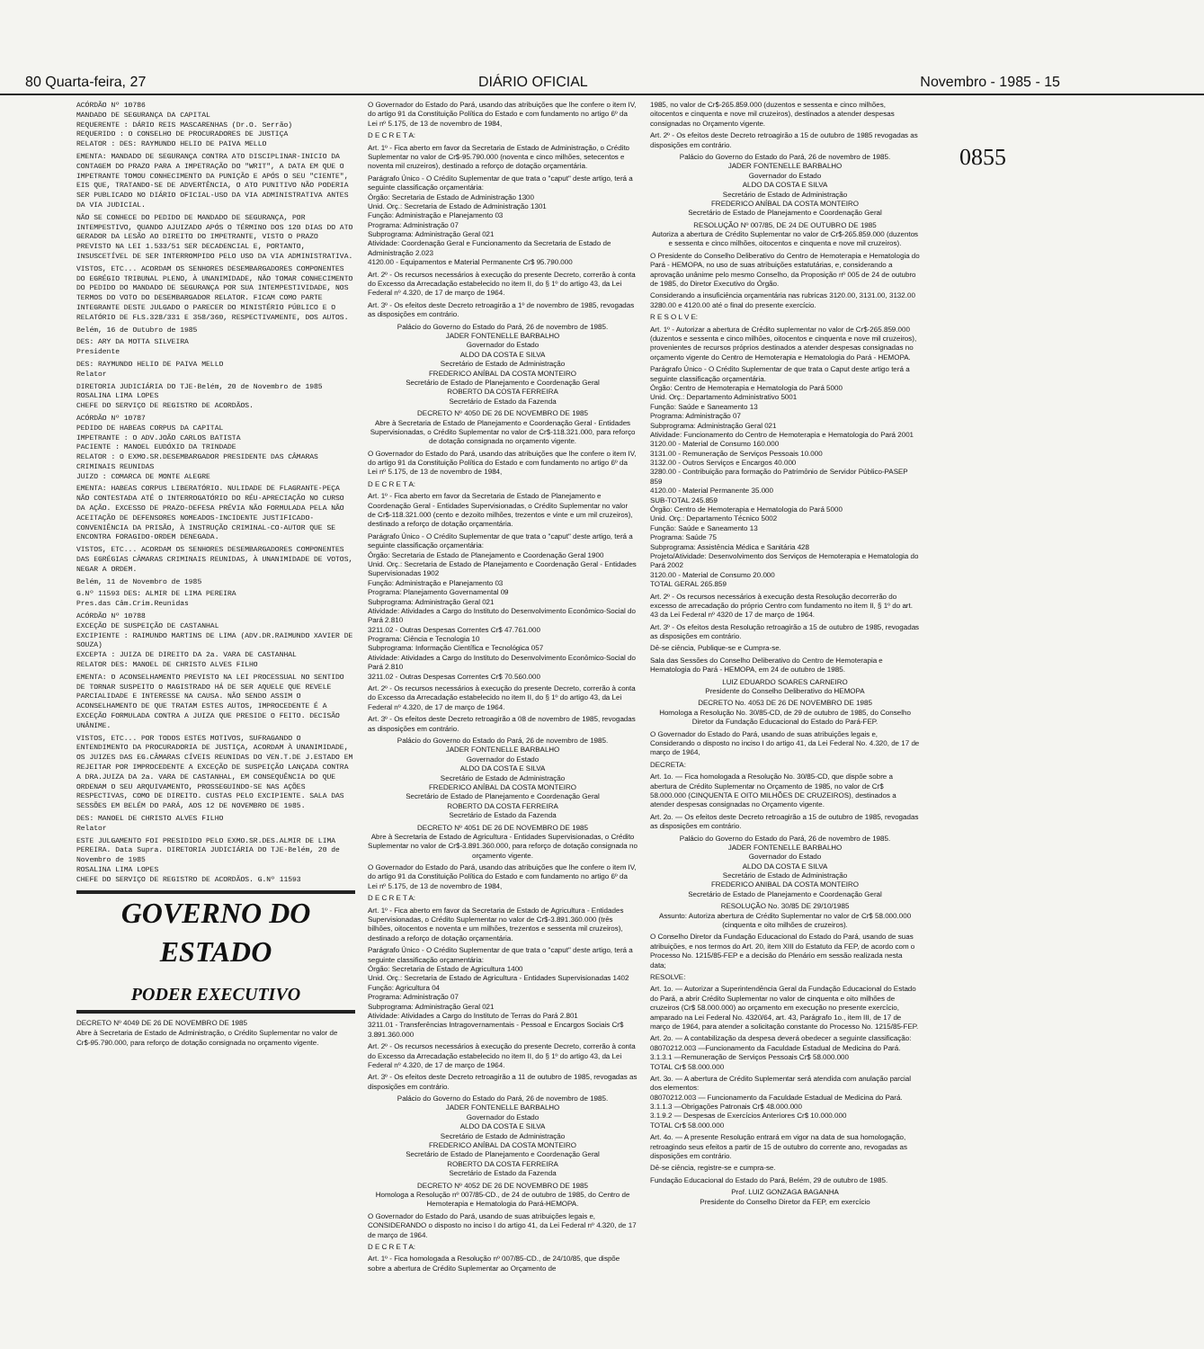80 Quarta-feira, 27 DIÁRIO OFICIAL Novembro - 1985 - 15
0855
ACÓRDÃO Nº 10786
MANDADO DE SEGURANÇA DA CAPITAL
REQUERENTE : DÁRIO REIS MASCARENHAS (Dr.O. Serrão)
REQUERIDO : O CONSELHO DE PROCURADORES DE JUSTIÇA
RELATOR : DES: RAYMUNDO HELIO DE PAIVA MELLO
EMENTA: MANDADO DE SEGURANÇA CONTRA ATO DISCIPLINAR-INICIO DA CONTAGEM DO PRAZO PARA A IMPETRAÇÃO DO "WRIT", A DATA EM QUE O IMPETRANTE TOMOU CONHECIMENTO DA PUNIÇÃO E APÓS O SEU "CIENTE", EIS QUE, TRATANDO-SE DE ADVERTÊNCIA, O ATO PUNITIVO NÃO PODERIA SER PUBLICADO NO DIÁRIO OFICIAL-USO DA VIA ADMINISTRATIVA ANTES DA VIA JUDICIAL.
NÃO SE CONHECE DO PEDIDO DE MANDADO DE SEGURANÇA, POR INTEMPESTIVO, QUANDO AJUIZADO APÓS O TÉRMINO DOS 120 DIAS DO ATO GERADOR DA LESÃO AO DIREITO DO IMPETRANTE, VISTO O PRAZO PREVISTO NA LEI 1.533/51 SER DECADENCIAL E, PORTANTO, INSUSCETÍVEL DE SER INTERROMPIDO PELO USO DA VIA ADMINISTRATIVA.
VISTOS, ETC... ACORDAM OS SENHORES DESEMBARGADORES COMPONENTES DO EGRÉGIO TRIBUNAL PLENO, À UNANIMIDADE, NÃO TOMAR CONHECIMENTO DO PEDIDO DO MANDADO DE SEGURANÇA POR SUA INTEMPESTIVIDADE, NOS TERMOS DO VOTO DO DESEMBARGADOR RELATOR. FICAM COMO PARTE INTEGRANTE DESTE JULGADO O PARECER DO MINISTÉRIO PÚBLICO E O RELATÓRIO DE FLS.328/331 E 358/360, RESPECTIVAMENTE, DOS AUTOS.
Belém, 16 de Outubro de 1985
DES: ARY DA MOTTA SILVEIRA
Presidente
DES: RAYMUNDO HELIO DE PAIVA MELLO
Relator
DIRETORIA JUDICIÁRIA DO TJE-Belém, 20 de Novembro de 1985
ROSALINA LIMA LOPES
CHEFE DO SERVIÇO DE REGISTRO DE ACORDÃOS.
ACÓRDÃO Nº 10787
PEDIDO DE HABEAS CORPUS DA CAPITAL
IMPETRANTE : O ADV.JOÃO CARLOS BATISTA
PACIENTE : MANOEL EUDÓXIO DA TRINDADE
RELATOR : O EXMO.SR.DESEMBARGADOR PRESIDENTE DAS CÂMARAS CRIMINAIS REUNIDAS
JUIZO : COMARCA DE MONTE ALEGRE
EMENTA: HABEAS CORPUS LIBERATÓRIO. NULIDADE DE FLAGRANTE-PEÇA NÃO CONTESTADA ATÉ O INTERROGATÓRIO DO RÉU-APRECIAÇÃO NO CURSO DA AÇÃO. EXCESSO DE PRAZO-DEFESA PRÉVIA NÃO FORMULADA PELA NÃO ACEITAÇÃO DE DEFENSORES NOMEADOS-INCIDENTE JUSTIFICADO-CONVENIÊNCIA DA PRISÃO, À INSTRUÇÃO CRIMINAL-CO-AUTOR QUE SE ENCONTRA FORAGIDO-ORDEM DENEGADA.
VISTOS, ETC... ACORDAM OS SENHORES DESEMBARGADORES COMPONENTES DAS EGRÉGIAS CÂMARAS CRIMINAIS REUNIDAS, À UNANIMIDADE DE VOTOS, NEGAR A ORDEM.
Belém, 11 de Novembro de 1985
G.Nº 11593 DES: ALMIR DE LIMA PEREIRA
Pres.das Câm.Crim.Reunidas
ACÓRDÃO Nº 10788
EXCEÇÃO DE SUSPEIÇÃO DE CASTANHAL
EXCIPIENTE : RAIMUNDO MARTINS DE LIMA (ADV.DR.RAIMUNDO XAVIER DE SOUZA)
EXCEPTA : JUIZA DE DIREITO DA 2a. VARA DE CASTANHAL
RELATOR DES: MANOEL DE CHRISTO ALVES FILHO
EMENTA: O ACONSELHAMENTO PREVISTO NA LEI PROCESSUAL NO SENTIDO DE TORNAR SUSPEITO O MAGISTRADO HÁ DE SER AQUELE QUE REVELE PARCIALIDADE E INTERESSE NA CAUSA. NÃO SENDO ASSIM O ACONSELHAMENTO DE QUE TRATAM ESTES AUTOS, IMPROCEDENTE É A EXCEÇÃO FORMULADA CONTRA A JUIZA QUE PRESIDE O FEITO. DECISÃO UNÂNIME.
VISTOS, ETC... POR TODOS ESTES MOTIVOS, SUFRAGANDO O ENTENDIMENTO DA PROCURADORIA DE JUSTIÇA, ACORDAM À UNANIMIDADE, OS JUIZES DAS EG.CÂMARAS CÍVEIS REUNIDAS DO VEN.T.DE J.ESTADO EM REJEITAR POR IMPROCEDENTE A EXCEÇÃO DE SUSPEIÇÃO LANÇADA CONTRA A DRA.JUIZA DA 2a. VARA DE CASTANHAL, EM CONSEQUÊNCIA DO QUE ORDENAM O SEU ARQUIVAMENTO, PROSSEGUINDO-SE NAS AÇÕES RESPECTIVAS, COMO DE DIREITO. CUSTAS PELO EXCIPIENTE. SALA DAS SESSÕES EM BELÉM DO PARÁ, AOS 12 DE NOVEMBRO DE 1985.
DES: MANOEL DE CHRISTO ALVES FILHO
Relator
ESTE JULGAMENTO FOI PRESIDIDO PELO EXMO.SR.DES.ALMIR DE LIMA PEREIRA. Data Supra. DIRETORIA JUDICIÁRIA DO TJE-Belém, 20 de Novembro de 1985
ROSALINA LIMA LOPES
CHEFE DO SERVIÇO DE REGISTRO DE ACORDÃOS. G.Nº 11593
GOVERNO DO ESTADO
PODER EXECUTIVO
DECRETO Nº 4049 DE 26 DE NOVEMBRO DE 1985
Abre à Secretaria de Estado de Administração, o Crédito Suplementar no valor de Cr$-95.790.000, para reforço de dotação consignada no orçamento vigente.
O Governador do Estado do Pará, usando das atribuições que lhe confere o item IV, do artigo 91 da Constituição Política do Estado e com fundamento no artigo 6º da Lei nº 5.175, de 13 de novembro de 1984,
D E C R E T A:
Art. 1º - Fica aberto em favor da Secretaria de Estado de Administração, o Crédito Suplementar no valor de Cr$-95.790.000 (noventa e cinco milhões, setecentos e noventa mil cruzeiros), destinado a reforço de dotação orçamentária.
Parágrafo Único - O Crédito Suplementar de que trata o "caput" deste artigo, terá a seguinte classificação orçamentária:
Órgão: Secretaria de Estado de Administração 1300
Unid. Orç.: Secretaria de Estado de Administração 1301
Função: Administração e Planejamento 03
Programa: Administração 07
Subprograma: Administração Geral 021
Atividade: Coordenação Geral e Funcionamento da Secretaria de Estado de Administração 2.023
4120.00 - Equipamentos e Material Permanente Cr$ 95.790.000
Art. 2º - Os recursos necessários à execução do presente Decreto, correrão à conta do Excesso da Arrecadação estabelecido no item II, do § 1º do artigo 43, da Lei Federal nº 4.320, de 17 de março de 1964.
Art. 3º - Os efeitos deste Decreto retroagirão a 1º de novembro de 1985, revogadas as disposições em contrário.
Palácio do Governo do Estado do Pará, 26 de novembro de 1985.
JADER FONTENELLE BARBALHO
Governador do Estado
ALDO DA COSTA E SILVA
Secretário de Estado de Administração
FREDERICO ANÍBAL DA COSTA MONTEIRO
Secretário de Estado de Planejamento e Coordenação Geral
ROBERTO DA COSTA FERREIRA
Secretário de Estado da Fazenda
DECRETO Nº 4050 DE 26 DE NOVEMBRO DE 1985
Abre à Secretaria de Estado de Planejamento e Coordenação Geral - Entidades Supervisionadas, o Crédito Suplementar no valor de Cr$-118.321.000, para reforço de dotação consignada no orçamento vigente.
O Governador do Estado do Pará, usando das atribuições que lhe confere o item IV, do artigo 91 da Constituição Política do Estado e com fundamento no artigo 6º da Lei nº 5.175, de 13 de novembro de 1984,
D E C R E T A:
Art. 1º - Fica aberto em favor da Secretaria de Estado de Planejamento e Coordenação Geral - Entidades Supervisionadas, o Crédito Suplementar no valor de Cr$-118.321.000 (cento e dezoito milhões, trezentos e vinte e um mil cruzeiros), destinado a reforço de dotação orçamentária.
Parágrafo Único - O Crédito Suplementar de que trata o "caput" deste artigo, terá a seguinte classificação orçamentária:
Órgão: Secretaria de Estado de Planejamento e Coordenação Geral 1900
Unid. Orç.: Secretaria de Estado de Planejamento e Coordenação Geral - Entidades Supervisionadas 1902
Função: Administração e Planejamento 03
Programa: Planejamento Governamental 09
Subprograma: Administração Geral 021
Atividade: Atividades a Cargo do Instituto do Desenvolvimento Econômico-Social do Pará 2.810
3211.02 - Outras Despesas Correntes Cr$ 47.761.000
Programa: Ciência e Tecnologia 10
Subprograma: Informação Científica e Tecnológica 057
Atividade: Atividades a Cargo do Instituto do Desenvolvimento Econômico-Social do Pará 2.810
3211.02 - Outras Despesas Correntes Cr$ 70.560.000
Art. 2º - Os recursos necessários à execução do presente Decreto, correrão à conta do Excesso da Arrecadação estabelecido no item II, do § 1º do artigo 43, da Lei Federal nº 4.320, de 17 de março de 1964.
Art. 3º - Os efeitos deste Decreto retroagirão a 08 de novembro de 1985, revogadas as disposições em contrário.
Palácio do Governo do Estado do Pará, 26 de novembro de 1985.
JADER FONTENELLE BARBALHO
Governador do Estado
ALDO DA COSTA E SILVA
Secretário de Estado de Administração
FREDERICO ANÍBAL DA COSTA MONTEIRO
Secretário de Estado de Planejamento e Coordenação Geral
ROBERTO DA COSTA FERREIRA
Secretário de Estado da Fazenda
DECRETO Nº 4051 DE 26 DE NOVEMBRO DE 1985
Abre à Secretaria de Estado de Agricultura - Entidades Supervisionadas, o Crédito Suplementar no valor de Cr$-3.891.360.000, para reforço de dotação consignada no orçamento vigente.
O Governador do Estado do Pará, usando das atribuições que lhe confere o item IV, do artigo 91 da Constituição Política do Estado e com fundamento no artigo 6º da Lei nº 5.175, de 13 de novembro de 1984,
D E C R E T A:
Art. 1º - Fica aberto em favor da Secretaria de Estado de Agricultura - Entidades Supervisionadas, o Crédito Suplementar no valor de Cr$-3.891.360.000 (três bilhões, oitocentos e noventa e um milhões, trezentos e sessenta mil cruzeiros), destinado a reforço de dotação orçamentária.
Parágrafo Único - O Crédito Suplementar de que trata o "caput" deste artigo, terá a seguinte classificação orçamentária:
Órgão: Secretaria de Estado de Agricultura 1400
Unid. Orç.: Secretaria de Estado de Agricultura - Entidades Supervisionadas 1402
Função: Agricultura 04
Programa: Administração 07
Subprograma: Administração Geral 021
Atividade: Atividades a Cargo do Instituto de Terras do Pará 2.801
3211.01 - Transferências Intragovernamentais - Pessoal e Encargos Sociais Cr$ 3.891.360.000
Art. 2º - Os recursos necessários à execução do presente Decreto, correrão à conta do Excesso da Arrecadação estabelecido no item II, do § 1º do artigo 43, da Lei Federal nº 4.320, de 17 de março de 1964.
Art. 3º - Os efeitos deste Decreto retroagirão a 11 de outubro de 1985, revogadas as disposições em contrário.
Palácio do Governo do Estado do Pará, 26 de novembro de 1985.
JADER FONTENELLE BARBALHO
Governador do Estado
ALDO DA COSTA E SILVA
Secretário de Estado de Administração
FREDERICO ANÍBAL DA COSTA MONTEIRO
Secretário de Estado de Planejamento e Coordenação Geral
ROBERTO DA COSTA FERREIRA
Secretário de Estado da Fazenda
DECRETO Nº 4052 DE 26 DE NOVEMBRO DE 1985
Homologa a Resolução nº 007/85-CD., de 24 de outubro de 1985, do Centro de Hemoterapia e Hematologia do Pará-HEMOPA.
O Governador do Estado do Pará, usando de suas atribuições legais e, CONSIDERANDO o disposto no inciso I do artigo 41, da Lei Federal nº 4.320, de 17 de março de 1964.
D E C R E T A:
Art. 1º - Fica homologada a Resolução nº 007/85-CD., de 24/10/85, que dispõe sobre a abertura de Crédito Suplementar ao Orçamento de
1985, no valor de Cr$-265.859.000 (duzentos e sessenta e cinco milhões, oitocentos e cinquenta e nove mil cruzeiros), destinados a atender despesas consignadas no Orçamento vigente.
Art. 2º - Os efeitos deste Decreto retroagirão a 15 de outubro de 1985 revogadas as disposições em contrário.
Palácio do Governo do Estado do Pará, 26 de novembro de 1985.
JADER FONTENELLE BARBALHO
Governador do Estado
ALDO DA COSTA E SILVA
Secretário de Estado de Administração
FREDERICO ANÍBAL DA COSTA MONTEIRO
Secretário de Estado de Planejamento e Coordenação Geral
RESOLUÇÃO Nº 007/85, DE 24 DE OUTUBRO DE 1985
Autoriza a abertura de Crédito Suplementar no valor de Cr$-265.859.000 (duzentos e sessenta e cinco milhões, oitocentos e cinquenta e nove mil cruzeiros).
O Presidente do Conselho Deliberativo do Centro de Hemoterapia e Hematologia do Pará - HEMOPA, no uso de suas atribuições estatutárias, e, considerando a aprovação unânime pelo mesmo Conselho, da Proposição nº 005 de 24 de outubro de 1985, do Diretor Executivo do Órgão.
Considerando a insuficiência orçamentária nas rubricas 3120.00, 3131.00, 3132.00 3280.00 e 4120.00 até o final do presente exercício.
R E S O L V E:
Art. 1º - Autorizar a abertura de Crédito suplementar no valor de Cr$-265.859.000 (duzentos e sessenta e cinco milhões, oitocentos e cinquenta e nove mil cruzeiros), provenientes de recursos próprios destinados a atender despesas consignadas no orçamento vigente do Centro de Hemoterapia e Hematologia do Pará - HEMOPA.
Parágrafo Único - O Crédito Suplementar de que trata o Caput deste artigo terá a seguinte classificação orçamentária.
Órgão: Centro de Hemoterapia e Hematologia do Pará 5000
Unid. Orç.: Departamento Administrativo 5001
Função: Saúde e Saneamento 13
Programa: Administração 07
Subprograma: Administração Geral 021
Atividade: Funcionamento do Centro de Hemoterapia e Hematologia do Pará 2001
3120.00 - Material de Consumo 160.000
3131.00 - Remuneração de Serviços Pessoais 10.000
3132.00 - Outros Serviços e Encargos 40.000
3280.00 - Contribuição para formação do Patrimônio de Servidor Público-PASEP 859
4120.00 - Material Permanente 35.000
SUB-TOTAL 245.859
Órgão: Centro de Hemoterapia e Hematologia do Pará 5000
Unid. Orç.: Departamento Técnico 5002
Função: Saúde e Saneamento 13
Programa: Saúde 75
Subprograma: Assistência Médica e Sanitária 428
Projeto/Atividade: Desenvolvimento dos Serviços de Hemoterapia e Hematologia do Pará 2002
3120.00 - Material de Consumo 20.000
TOTAL GERAL 265.859
Art. 2º - Os recursos necessários à execução desta Resolução decorrerão do excesso de arrecadação do próprio Centro com fundamento no item II, § 1º do art. 43 da Lei Federal nº 4320 de 17 de março de 1964.
Art. 3º - Os efeitos desta Resolução retroagirão a 15 de outubro de 1985, revogadas as disposições em contrário.
Dê-se ciência, Publique-se e Cumpra-se.
Sala das Sessões do Conselho Deliberativo do Centro de Hemoterapia e Hematologia do Pará - HEMOPA, em 24 de outubro de 1985.
LUIZ EDUARDO SOARES CARNEIRO
Presidente do Conselho Deliberativo do HEMOPA
DECRETO No. 4053 DE 26 DE NOVEMBRO DE 1985
Homologa a Resolução No. 30/85-CD, de 29 de outubro de 1985, do Conselho Diretor da Fundação Educacional do Estado do Pará-FEP.
O Governador do Estado do Pará, usando de suas atribuições legais e, Considerando o disposto no inciso I do artigo 41, da Lei Federal No. 4.320, de 17 de março de 1964,
DECRETA:
Art. 1o. — Fica homologada a Resolução No. 30/85-CD, que dispõe sobre a abertura de Crédito Suplementar no Orçamento de 1985, no valor de Cr$ 58.000.000 (CINQUENTA E OITO MILHÕES DE CRUZEIROS), destinados a atender despesas consignadas no Orçamento vigente.
Art. 2o. — Os efeitos deste Decreto retroagirão a 15 de outubro de 1985, revogadas as disposições em contrário.
Palácio do Governo do Estado do Pará, 26 de novembro de 1985.
JADER FONTENELLE BARBALHO
Governador do Estado
ALDO DA COSTA E SILVA
Secretário de Estado de Administração
FREDERICO ANIBAL DA COSTA MONTEIRO
Secretário de Estado de Planejamento e Coordenação Geral
RESOLUÇÃO No. 30/85 DE 29/10/1985
Assunto: Autoriza abertura de Crédito Suplementar no valor de Cr$ 58.000.000 (cinquenta e oito milhões de cruzeiros).
O Conselho Diretor da Fundação Educacional do Estado do Pará, usando de suas atribuições, e nos termos do Art. 20, item XIII do Estatuto da FEP, de acordo com o Processo No. 1215/85-FEP e a decisão do Plenário em sessão realizada nesta data;
RESOLVE:
Art. 1o. — Autorizar a Superintendência Geral da Fundação Educacional do Estado do Pará, a abrir Crédito Suplementar no valor de cinquenta e oito milhões de cruzeiros (Cr$ 58.000.000) ao orçamento em execução no presente exercício, amparado na Lei Federal No. 4320/64, art. 43, Parágrafo 1o., item III, de 17 de março de 1964, para atender a solicitação constante do Processo No. 1215/85-FEP.
Art. 2o. — A contabilização da despesa deverá obedecer a seguinte classificação:
08070212.003 —Funcionamento da Faculdade Estadual de Medicina do Pará.
3.1.3.1 —Remuneração de Serviços Pessoais Cr$ 58.000.000
TOTAL Cr$ 58.000.000
Art. 3o. — A abertura de Crédito Suplementar será atendida com anulação parcial dos elementos:
08070212.003 — Funcionamento da Faculdade Estadual de Medicina do Pará.
3.1.1.3 —Obrigações Patronais Cr$ 48.000.000
3.1.9.2 — Despesas de Exercícios Anteriores Cr$ 10.000.000
TOTAL Cr$ 58.000.000
Art. 4o. — A presente Resolução entrará em vigor na data de sua homologação, retroagindo seus efeitos a partir de 15 de outubro do corrente ano, revogadas as disposições em contrário.
Dê-se ciência, registre-se e cumpra-se.
Fundação Educacional do Estado do Pará, Belém, 29 de outubro de 1985.
Prof. LUIZ GONZAGA BAGANHA
Presidente do Conselho Diretor da FEP, em exercício